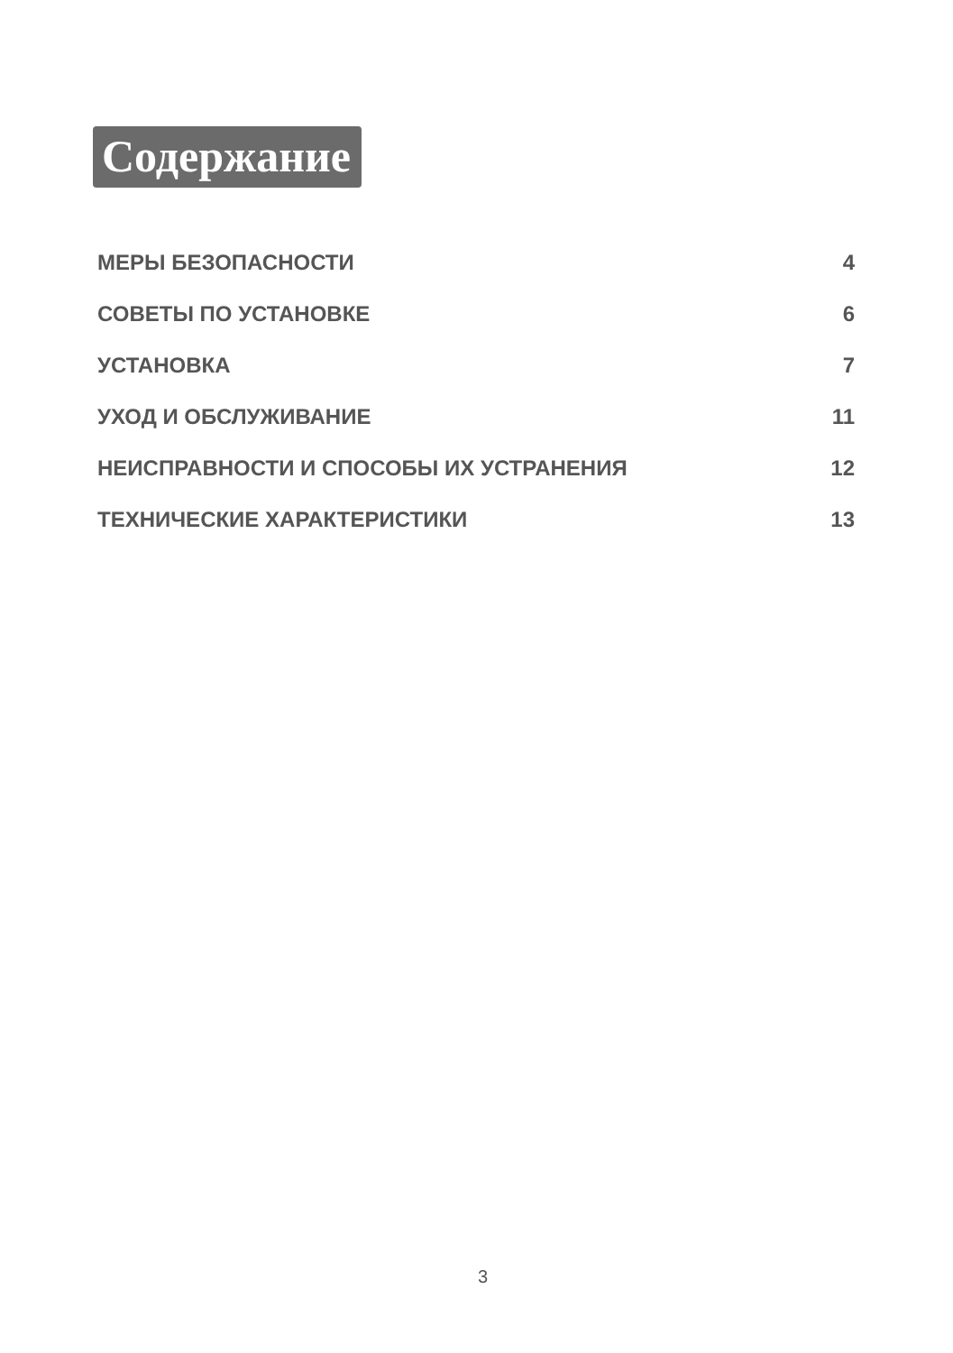Содержание
МЕРЫ БЕЗОПАСНОСТИ 4
СОВЕТЫ ПО УСТАНОВКЕ 6
УСТАНОВКА 7
УХОД И ОБСЛУЖИВАНИЕ 11
НЕИСПРАВНОСТИ И СПОСОБЫ ИХ УСТРАНЕНИЯ 12
ТЕХНИЧЕСКИЕ ХАРАКТЕРИСТИКИ 13
3